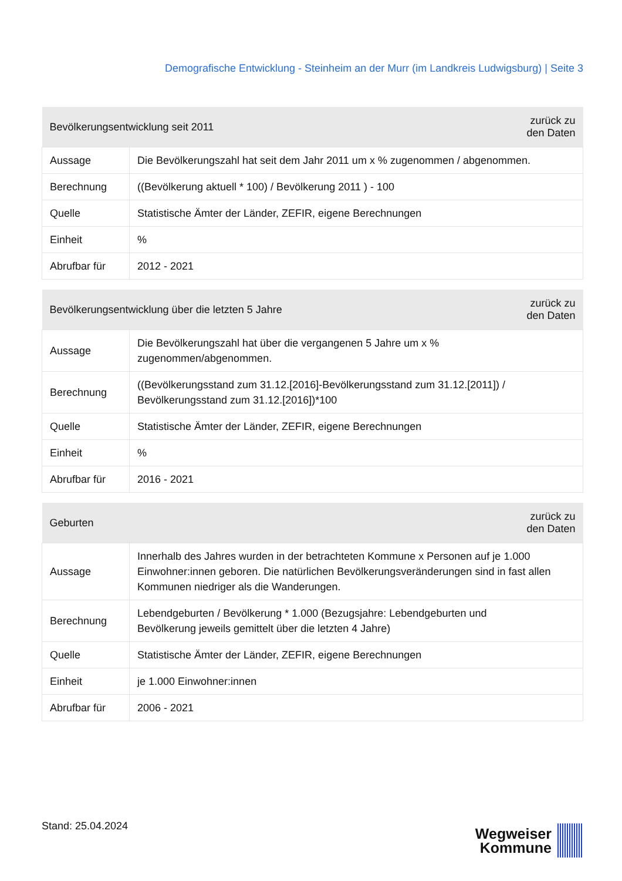Demografische Entwicklung - Steinheim an der Murr (im Landkreis Ludwigsburg) | Seite 3
| Bevölkerungsentwicklung seit 2011 | | zurück zu den Daten |
| --- | --- | --- |
| Aussage | Die Bevölkerungszahl hat seit dem Jahr 2011 um x % zugenommen / abgenommen. | |
| Berechnung | ((Bevölkerung aktuell * 100) / Bevölkerung 2011 ) - 100 | |
| Quelle | Statistische Ämter der Länder, ZEFIR, eigene Berechnungen | |
| Einheit | % | |
| Abrufbar für | 2012 - 2021 | |
| Bevölkerungsentwicklung über die letzten 5 Jahre | | zurück zu den Daten |
| --- | --- | --- |
| Aussage | Die Bevölkerungszahl hat über die vergangenen 5 Jahre um x % zugenommen/abgenommen. | |
| Berechnung | ((Bevölkerungsstand zum 31.12.[2016]-Bevölkerungsstand zum 31.12.[2011]) / Bevölkerungsstand zum 31.12.[2016])*100 | |
| Quelle | Statistische Ämter der Länder, ZEFIR, eigene Berechnungen | |
| Einheit | % | |
| Abrufbar für | 2016 - 2021 | |
| Geburten | | zurück zu den Daten |
| --- | --- | --- |
| Aussage | Innerhalb des Jahres wurden in der betrachteten Kommune x Personen auf je 1.000 Einwohner:innen geboren. Die natürlichen Bevölkerungsveränderungen sind in fast allen Kommunen niedriger als die Wanderungen. | |
| Berechnung | Lebendgeburten / Bevölkerung * 1.000 (Bezugsjahre: Lebendgeburten und Bevölkerung jeweils gemittelt über die letzten 4 Jahre) | |
| Quelle | Statistische Ämter der Länder, ZEFIR, eigene Berechnungen | |
| Einheit | je 1.000 Einwohner:innen | |
| Abrufbar für | 2006 - 2021 | |
Stand: 25.04.2024
Wegweiser
Kommune